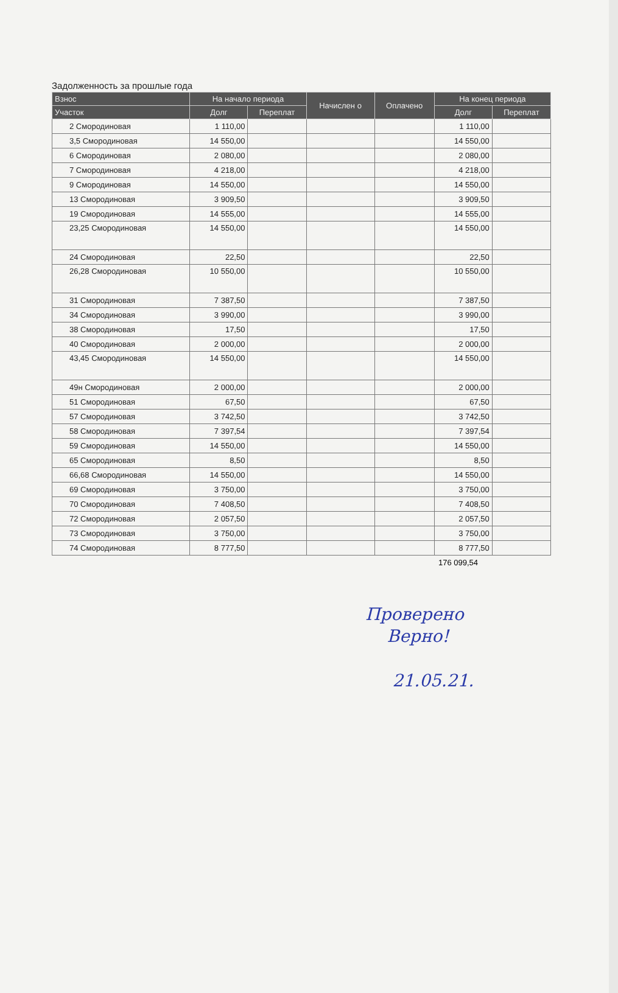Задолженность за прошлые года
| Взнос | На начало периода | | Начислен о | Оплачено | На конец периода | |
| --- | --- | --- | --- | --- | --- | --- |
| Участок | Долг | Переплат | | | Долг | Переплат |
| 2 Смородиновая | 1 110,00 | | | | 1 110,00 | |
| 3,5 Смородиновая | 14 550,00 | | | | 14 550,00 | |
| 6 Смородиновая | 2 080,00 | | | | 2 080,00 | |
| 7 Смородиновая | 4 218,00 | | | | 4 218,00 | |
| 9 Смородиновая | 14 550,00 | | | | 14 550,00 | |
| 13 Смородиновая | 3 909,50 | | | | 3 909,50 | |
| 19 Смородиновая | 14 555,00 | | | | 14 555,00 | |
| 23,25 Смородиновая | 14 550,00 | | | | 14 550,00 | |
| 24 Смородиновая | 22,50 | | | | 22,50 | |
| 26,28 Смородиновая | 10 550,00 | | | | 10 550,00 | |
| 31 Смородиновая | 7 387,50 | | | | 7 387,50 | |
| 34 Смородиновая | 3 990,00 | | | | 3 990,00 | |
| 38 Смородиновая | 17,50 | | | | 17,50 | |
| 40 Смородиновая | 2 000,00 | | | | 2 000,00 | |
| 43,45 Смородиновая | 14 550,00 | | | | 14 550,00 | |
| 49н Смородиновая | 2 000,00 | | | | 2 000,00 | |
| 51 Смородиновая | 67,50 | | | | 67,50 | |
| 57 Смородиновая | 3 742,50 | | | | 3 742,50 | |
| 58 Смородиновая | 7 397,54 | | | | 7 397,54 | |
| 59 Смородиновая | 14 550,00 | | | | 14 550,00 | |
| 65 Смородиновая | 8,50 | | | | 8,50 | |
| 66,68 Смородиновая | 14 550,00 | | | | 14 550,00 | |
| 69 Смородиновая | 3 750,00 | | | | 3 750,00 | |
| 70 Смородиновая | 7 408,50 | | | | 7 408,50 | |
| 72 Смородиновая | 2 057,50 | | | | 2 057,50 | |
| 73 Смородиновая | 3 750,00 | | | | 3 750,00 | |
| 74 Смородиновая | 8 777,50 | | | | 8 777,50 | |
176 099,54
Проверено
Верно!
21.05.21.